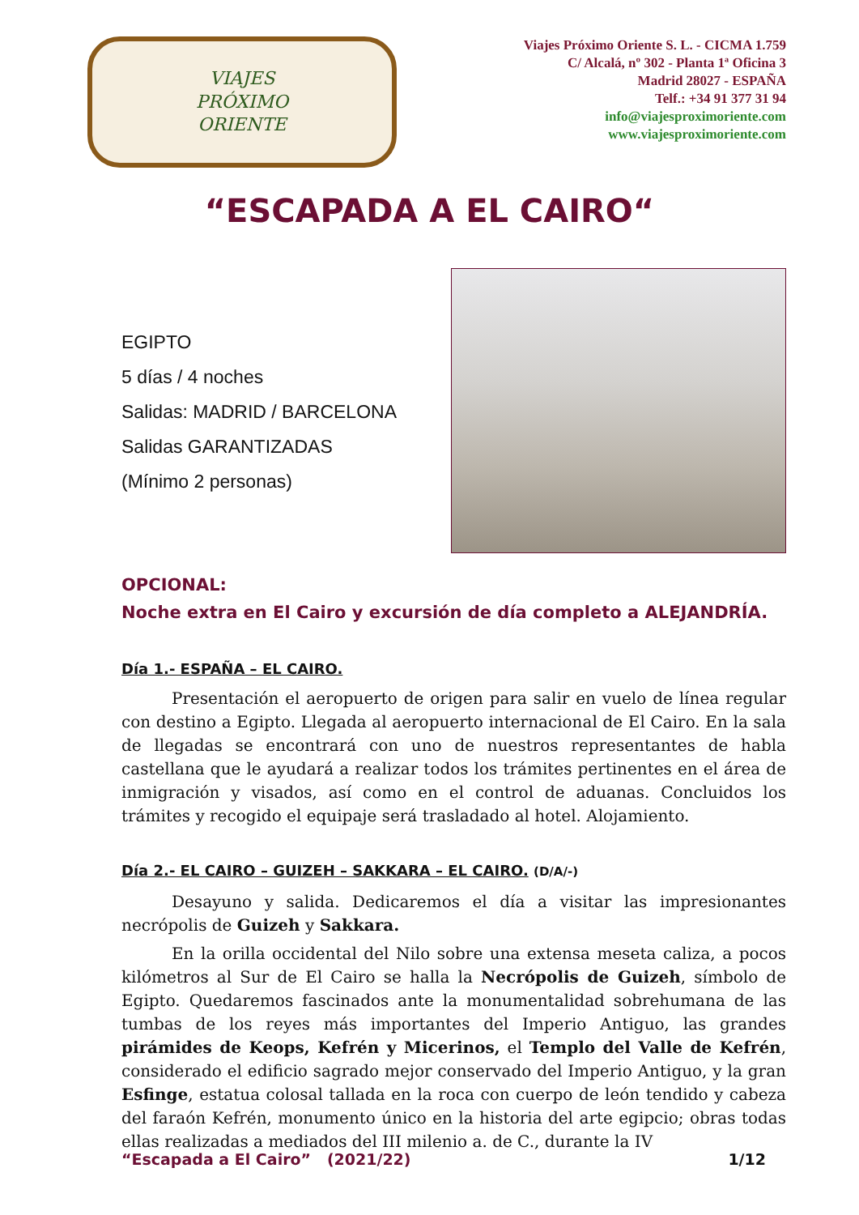VIAJES
PRÓXIMO
ORIENTE
Viajes Próximo Oriente S. L. - CICMA 1.759
C/ Alcalá, nº 302 - Planta 1ª Oficina 3
Madrid 28027 - ESPAÑA
Telf.: +34 91 377 31 94
info@viajesproximoriente.com
www.viajesproximoriente.com
“ESCAPADA A EL CAIRO“
EGIPTO
5 días / 4 noches
Salidas: MADRID / BARCELONA
Salidas GARANTIZADAS
(Mínimo 2 personas)
OPCIONAL:
Noche extra en El Cairo y excursión de día completo a ALEJANDRÍA.
Día 1.- ESPAÑA – EL CAIRO.
Presentación el aeropuerto de origen para salir en vuelo de línea regular con destino a Egipto. Llegada al aeropuerto internacional de El Cairo. En la sala de llegadas se encontrará con uno de nuestros representantes de habla castellana que le ayudará a realizar todos los trámites pertinentes en el área de inmigración y visados, así como en el control de aduanas. Concluidos los trámites y recogido el equipaje será trasladado al hotel. Alojamiento.
Día 2.- EL CAIRO – GUIZEH – SAKKARA – EL CAIRO. (D/A/-)
Desayuno y salida. Dedicaremos el día a visitar las impresionantes necrópolis de Guizeh y Sakkara.
En la orilla occidental del Nilo sobre una extensa meseta caliza, a pocos kilómetros al Sur de El Cairo se halla la Necrópolis de Guizeh, símbolo de Egipto. Quedaremos fascinados ante la monumentalidad sobrehumana de las tumbas de los reyes más importantes del Imperio Antiguo, las grandes pirámides de Keops, Kefrén y Micerinos, el Templo del Valle de Kefrén, considerado el edificio sagrado mejor conservado del Imperio Antiguo, y la gran Esfinge, estatua colosal tallada en la roca con cuerpo de león tendido y cabeza del faraón Kefrén, monumento único en la historia del arte egipcio; obras todas ellas realizadas a mediados del III milenio a. de C., durante la IV
“Escapada a El Cairo” (2021/22) 1/12